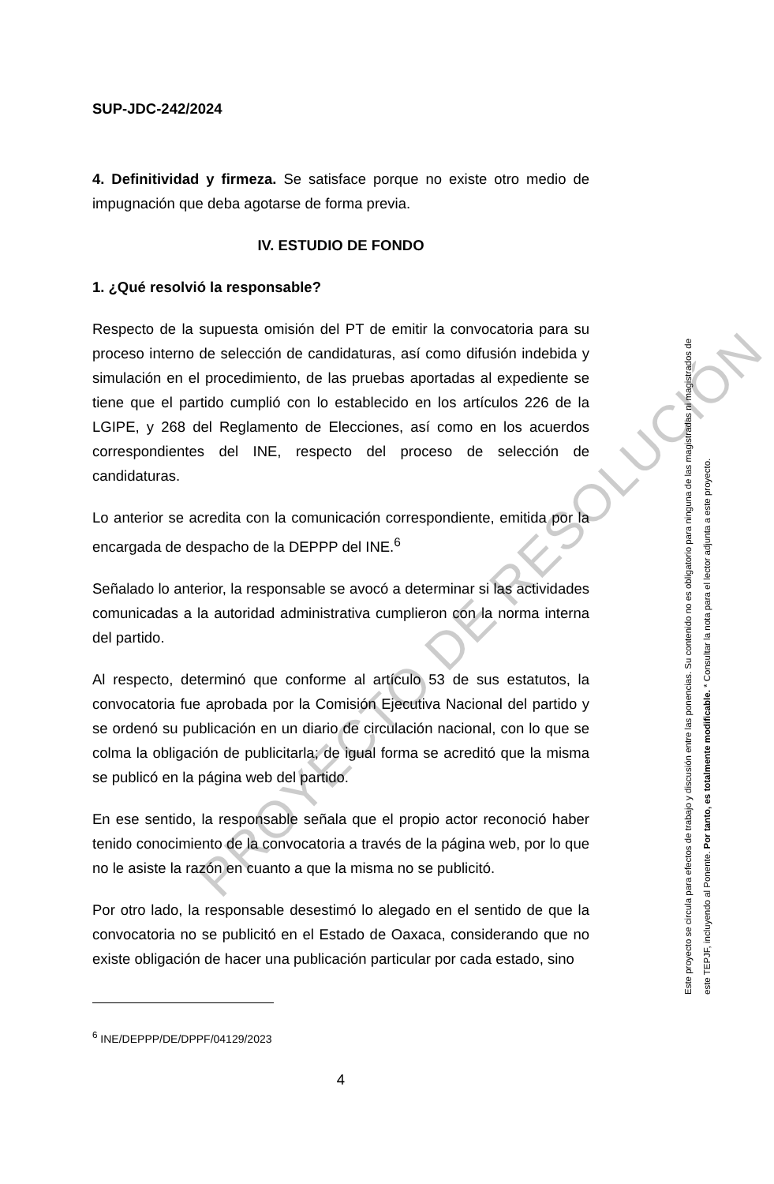SUP-JDC-242/2024
4. Definitividad y firmeza. Se satisface porque no existe otro medio de impugnación que deba agotarse de forma previa.
IV. ESTUDIO DE FONDO
1. ¿Qué resolvió la responsable?
Respecto de la supuesta omisión del PT de emitir la convocatoria para su proceso interno de selección de candidaturas, así como difusión indebida y simulación en el procedimiento, de las pruebas aportadas al expediente se tiene que el partido cumplió con lo establecido en los artículos 226 de la LGIPE, y 268 del Reglamento de Elecciones, así como en los acuerdos correspondientes del INE, respecto del proceso de selección de candidaturas.
Lo anterior se acredita con la comunicación correspondiente, emitida por la encargada de despacho de la DEPPP del INE.<sup>6</sup>
Señalado lo anterior, la responsable se avocó a determinar si las actividades comunicadas a la autoridad administrativa cumplieron con la norma interna del partido.
Al respecto, determinó que conforme al artículo 53 de sus estatutos, la convocatoria fue aprobada por la Comisión Ejecutiva Nacional del partido y se ordenó su publicación en un diario de circulación nacional, con lo que se colma la obligación de publicitarla; de igual forma se acreditó que la misma se publicó en la página web del partido.
En ese sentido, la responsable señala que el propio actor reconoció haber tenido conocimiento de la convocatoria a través de la página web, por lo que no le asiste la razón en cuanto a que la misma no se publicitó.
Por otro lado, la responsable desestimó lo alegado en el sentido de que la convocatoria no se publicitó en el Estado de Oaxaca, considerando que no existe obligación de hacer una publicación particular por cada estado, sino
<sup>6</sup> INE/DEPPP/DE/DPPF/04129/2023
4
Este proyecto se circula para efectos de trabajo y discusión entre las ponencias. Su contenido no es obligatorio para ninguna de las magistradas ni magistrados de
este TEPJF, incluyendo al Ponente. Por tanto, es totalmente modificable. * Consultar la nota para el lector adjunta a este proyecto.
PROYECTO DE RESOLUCIÓN